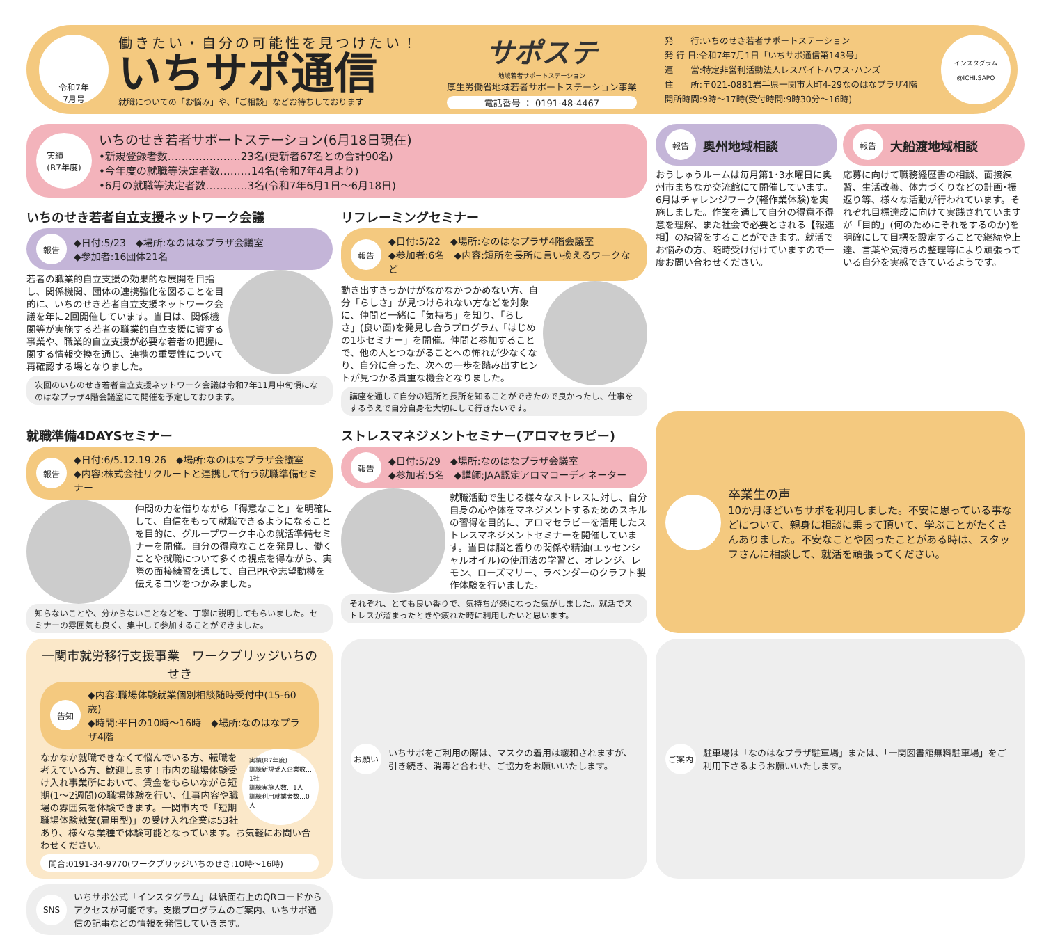令和7年
7月号
働きたい・自分の可能性を見つけたい！
いちサポ通信
就職についての「お悩み」や、「ご相談」などお待ちしております
サポステ
地域若者サポートステーション
厚生労働省地域若者サポートステーション事業
電話番号 ： 0191-48-4467
発　　行:いちのせき若者サポートステーション
発 行 日:令和7年7月1日「いちサポ通信第143号」
運　　営:特定非営利活動法人レスパイトハウス･ハンズ
住　　所:〒021-0881岩手県一関市大町4-29なのはなプラザ4階
開所時間:9時～17時(受付時間:9時30分～16時)
インスタグラム
@ICHI.SAPO
実績
(R7年度)
いちのせき若者サポートステーション(6月18日現在)
•新規登録者数…………………23名(更新者67名との合計90名)
•今年度の就職等決定者数………14名(令和7年4月より)
•6月の就職等決定者数…………3名(令和7年6月1日～6月18日)
報告
奥州地域相談
おうしゅうルームは毎月第1･3水曜日に奥州市まちなか交流館にて開催しています。6月はチャレンジワーク(軽作業体験)を実施しました。作業を通して自分の得意不得意を理解、また社会で必要とされる【報連相】の練習をすることができます。就活でお悩みの方、随時受け付けていますので一度お問い合わせください。
報告
大船渡地域相談
応募に向けて職務経歴書の相談、面接練習、生活改善、体力づくりなどの計画･振返り等、様々な活動が行われています。それぞれ目標達成に向けて実践されていますが「目的」(何のためにそれをするのか)を明確にして目標を設定することで継続や上達、言葉や気持ちの整理等により頑張っている自分を実感できているようです。
卒業生の声
10か月ほどいちサポを利用しました。不安に思っている事などについて、親身に相談に乗って頂いて、学ぶことがたくさんありました。不安なことや困ったことがある時は、スタッフさんに相談して、就活を頑張ってください。
いちのせき若者自立支援ネットワーク会議
報告
◆日付:5/23　◆場所:なのはなプラザ会議室
◆参加者:16団体21名
若者の職業的自立支援の効果的な展開を目指し、関係機関、団体の連携強化を図ることを目的に、いちのせき若者自立支援ネットワーク会議を年に2回開催しています。当日は、関係機関等が実施する若者の職業的自立支援に資する事業や、職業的自立支援が必要な若者の把握に関する情報交換を通じ、連携の重要性について再確認する場となりました。
次回のいちのせき若者自立支援ネットワーク会議は令和7年11月中旬頃になのはなプラザ4階会議室にて開催を予定しております。
リフレーミングセミナー
報告
◆日付:5/22　◆場所:なのはなプラザ4階会議室
◆参加者:6名　◆内容:短所を長所に言い換えるワークなど
動き出すきっかけがなかなかつかめない方、自分「らしさ」が見つけられない方などを対象に、仲間と一緒に「気持ち」を知り、「らしさ」(良い面)を発見し合うプログラム「はじめの1歩セミナー」を開催。仲間と参加することで、他の人とつながることへの怖れが少なくなり、自分に合った、次への一歩を踏み出すヒントが見つかる貴重な機会となりました。
講座を通して自分の短所と長所を知ることができたので良かったし、仕事をするうえで自分自身を大切にして行きたいです。
就職準備4DAYSセミナー
報告
◆日付:6/5.12.19.26　◆場所:なのはなプラザ会議室
◆内容:株式会社リクルートと連携して行う就職準備セミナー
仲間の力を借りながら「得意なこと」を明確にして、自信をもって就職できるようになることを目的に、グループワーク中心の就活準備セミナーを開催。自分の得意なことを発見し、働くことや就職について多くの視点を得ながら、実際の面接練習を通して、自己PRや志望動機を伝えるコツをつかみました。
知らないことや、分からないことなどを、丁寧に説明してもらいました。セミナーの雰囲気も良く、集中して参加することができました。
ストレスマネジメントセミナー(アロマセラピー)
報告
◆日付:5/29　◆場所:なのはなプラザ会議室
◆参加者:5名　◆講師:JAA認定アロマコーディネーター
就職活動で生じる様々なストレスに対し、自分自身の心や体をマネジメントするためのスキルの習得を目的に、アロマセラピーを活用したストレスマネジメントセミナーを開催しています。当日は脳と香りの関係や精油(エッセンシャルオイル)の使用法の学習と、オレンジ、レモン、ローズマリー、ラベンダーのクラフト製作体験を行いました。
それぞれ、とても良い香りで、気持ちが楽になった気がしました。就活でストレスが溜まったときや疲れた時に利用したいと思います。
一関市就労移行支援事業　ワークブリッジいちのせき
告知
◆内容:職場体験就業個別相談随時受付中(15-60歳)
◆時間:平日の10時～16時　◆場所:なのはなプラザ4階
実績(R7年度)
訓練新規受入企業数…1社
訓練実施人数…1人
訓練利用就業者数…0人
なかなか就職できなくて悩んでいる方、転職を考えている方、歓迎します！市内の職場体験受け入れ事業所において、賃金をもらいながら短期(1～2週間)の職場体験を行い、仕事内容や職場の雰囲気を体験できます。一関市内で「短期職場体験就業(雇用型)」の受け入れ企業は53社あり、様々な業種で体験可能となっています。お気軽にお問い合わせください。
問合:0191-34-9770(ワークブリッジいちのせき:10時～16時)
お願い
いちサポをご利用の際は、マスクの着用は緩和されますが、引き続き、消毒と合わせ、ご協力をお願いいたします。
ご案内
駐車場は「なのはなプラザ駐車場」または、「一関図書館無料駐車場」をご利用下さるようお願いいたします。
SNS
いちサポ公式「インスタグラム」は紙面右上のQRコードからアクセスが可能です。支援プログラムのご案内、いちサポ通信の記事などの情報を発信していきます。